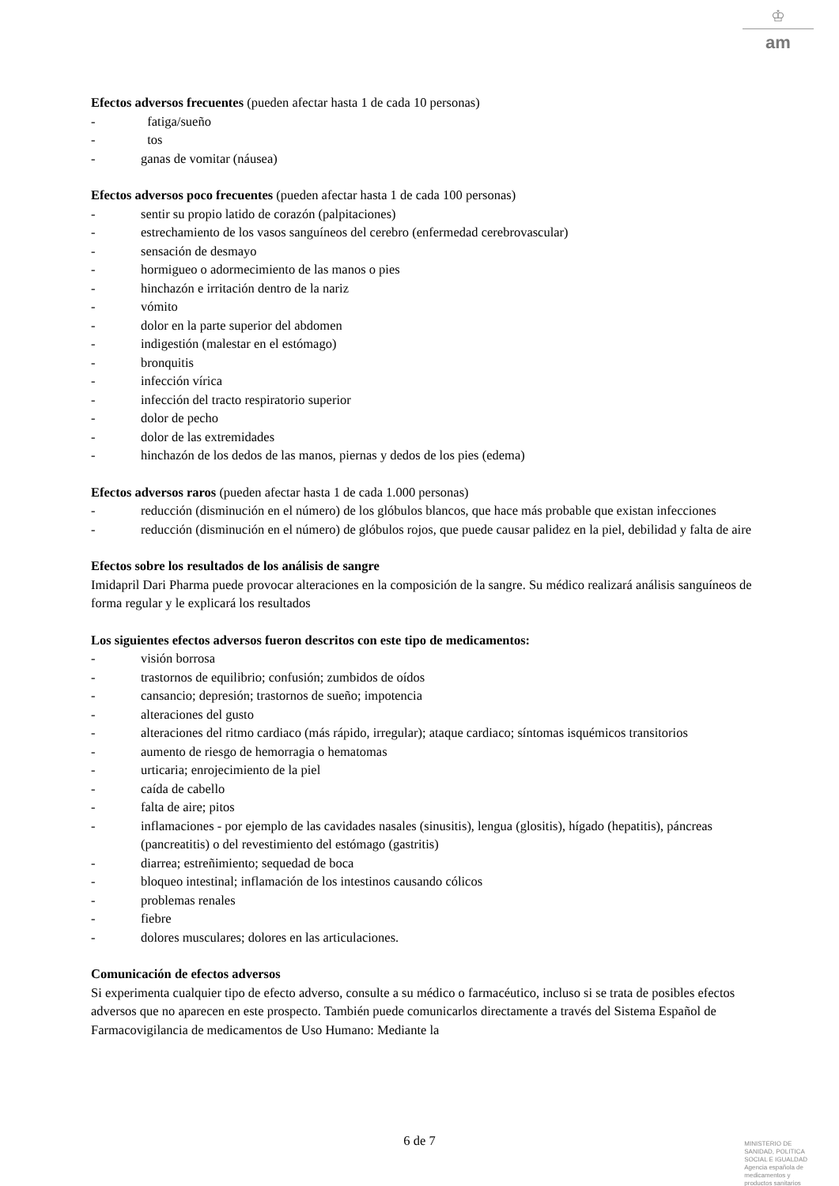♔
am
Efectos adversos frecuentes (pueden afectar hasta 1 de cada 10 personas)
- fatiga/sueño
- tos
- ganas de vomitar (náusea)
Efectos adversos poco frecuentes (pueden afectar hasta 1 de cada 100 personas)
- sentir su propio latido de corazón (palpitaciones)
- estrechamiento de los vasos sanguíneos del cerebro (enfermedad cerebrovascular)
- sensación de desmayo
- hormigueo o adormecimiento de las manos o pies
- hinchazón e irritación dentro de la nariz
- vómito
- dolor en la parte superior del abdomen
- indigestión (malestar en el estómago)
- bronquitis
- infección vírica
- infección del tracto respiratorio superior
- dolor de pecho
- dolor de las extremidades
- hinchazón de los dedos de las manos, piernas y dedos de los pies (edema)
Efectos adversos raros (pueden afectar hasta 1 de cada 1.000 personas)
- reducción (disminución en el número) de los glóbulos blancos, que hace más probable que existan infecciones
- reducción (disminución en el número) de glóbulos rojos, que puede causar palidez en la piel, debilidad y falta de aire
Efectos sobre los resultados de los análisis de sangre
Imidapril Dari Pharma puede provocar alteraciones en la composición de la sangre. Su médico realizará análisis sanguíneos de forma regular y le explicará los resultados
Los siguientes efectos adversos fueron descritos con este tipo de medicamentos:
- visión borrosa
- trastornos de equilibrio; confusión; zumbidos de oídos
- cansancio; depresión; trastornos de sueño; impotencia
- alteraciones del gusto
- alteraciones del ritmo cardiaco (más rápido, irregular); ataque cardiaco; síntomas isquémicos transitorios
- aumento de riesgo de hemorragia o hematomas
- urticaria; enrojecimiento de la piel
- caída de cabello
- falta de aire; pitos
- inflamaciones - por ejemplo de las cavidades nasales (sinusitis), lengua (glositis), hígado (hepatitis), páncreas (pancreatitis) o del revestimiento del estómago (gastritis)
- diarrea; estreñimiento; sequedad de boca
- bloqueo intestinal; inflamación de los intestinos causando cólicos
- problemas renales
- fiebre
- dolores musculares; dolores en las articulaciones.
Comunicación de efectos adversos
Si experimenta cualquier tipo de efecto adverso, consulte a su médico o farmacéutico, incluso si se trata de posibles efectos adversos que no aparecen en este prospecto. También puede comunicarlos directamente a través del Sistema Español de Farmacovigilancia de medicamentos de Uso Humano: Mediante la
6 de 7
MINISTERIO DE
SANIDAD, POLITICA
SOCIAL E IGUALDAD
Agencia española de
medicamentos y
productos sanitarios